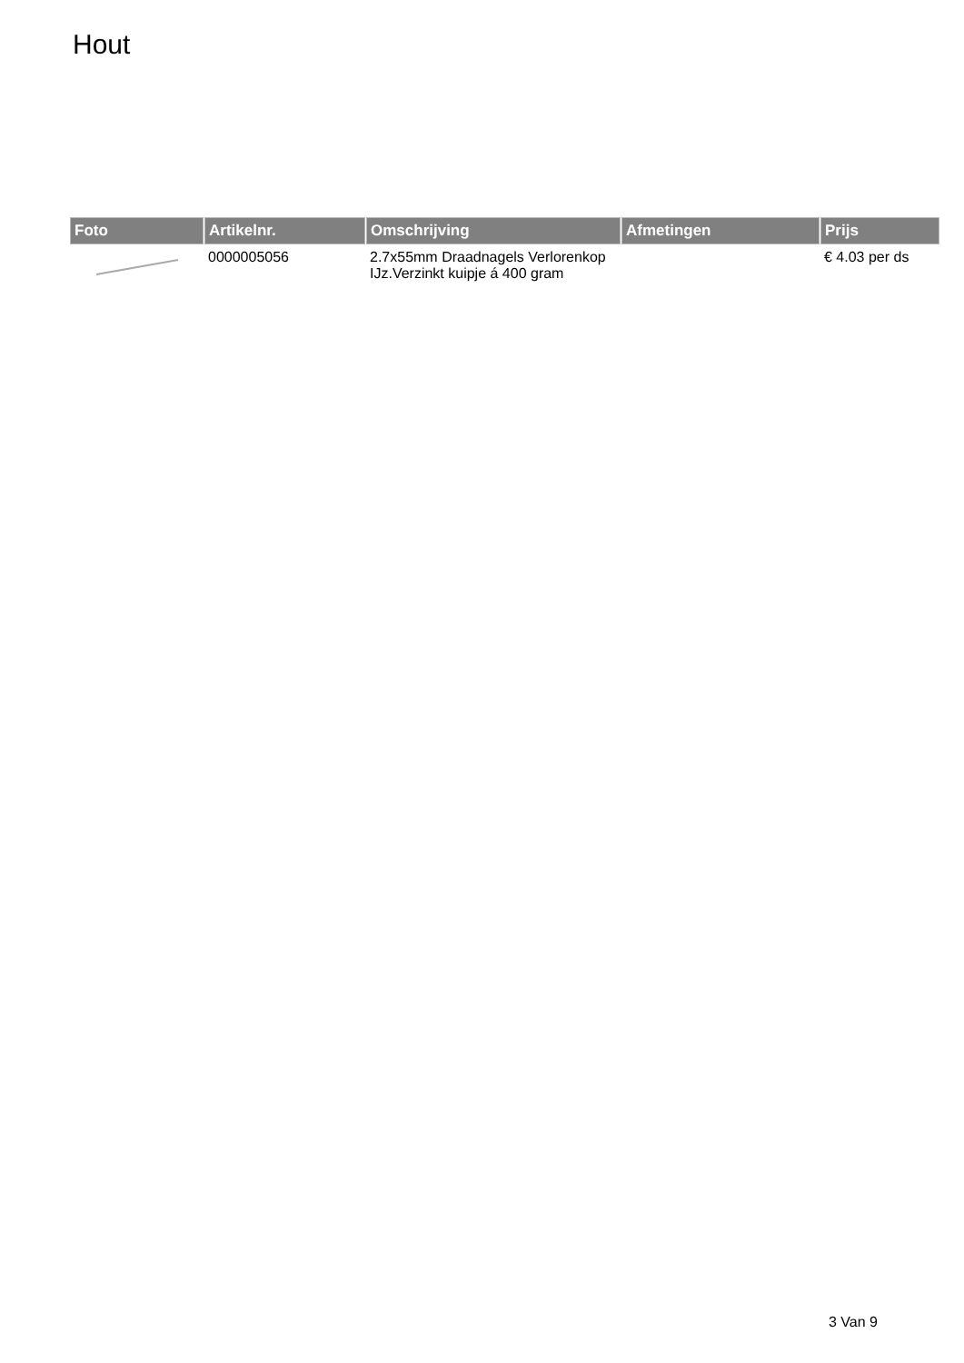Hout
| Foto | Artikelnr. | Omschrijving | Afmetingen | Prijs |
| --- | --- | --- | --- | --- |
| | 0000005056 | 2.7x55mm Draadnagels Verlorenkop IJz.Verzinkt kuipje á 400 gram | | € 4.03 per ds |
3 Van 9